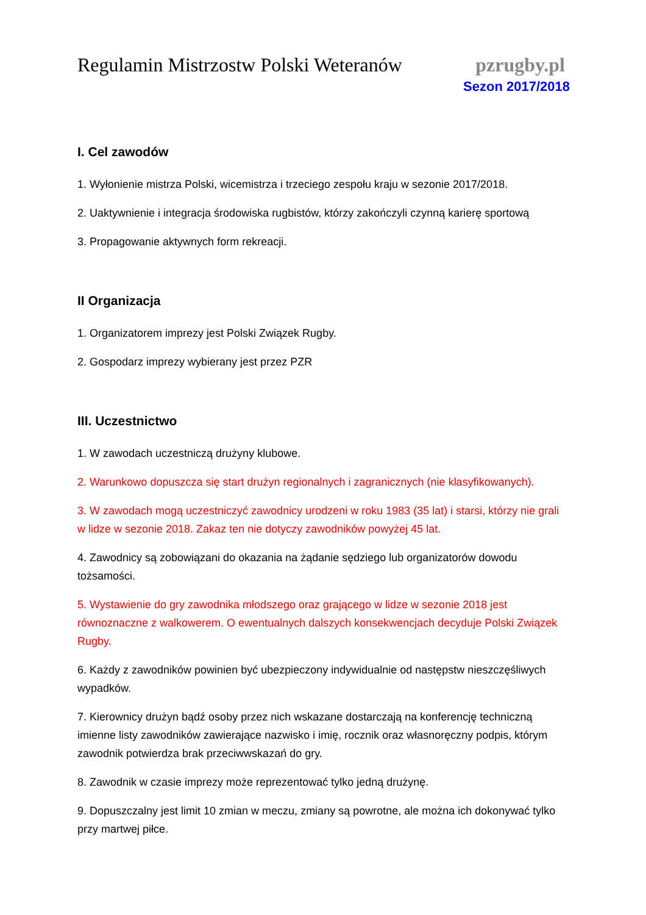Regulamin Mistrzostw Polski Weteranów
pzrugby.pl
Sezon 2017/2018
I. Cel zawodów
1. Wyłonienie mistrza Polski, wicemistrza i trzeciego zespołu kraju w sezonie 2017/2018.
2. Uaktywnienie i integracja środowiska rugbistów, którzy zakończyli czynną karierę sportową
3. Propagowanie aktywnych form rekreacji.
II Organizacja
1. Organizatorem imprezy jest Polski Związek Rugby.
2. Gospodarz imprezy wybierany jest przez PZR
III. Uczestnictwo
1. W zawodach uczestniczą drużyny klubowe.
2. Warunkowo dopuszcza się start drużyn regionalnych i zagranicznych (nie klasyfikowanych).
3. W zawodach mogą uczestniczyć zawodnicy urodzeni w roku 1983 (35 lat) i starsi, którzy nie grali w lidze w sezonie 2018. Zakaz ten nie dotyczy zawodników powyżej 45 lat.
4. Zawodnicy są zobowiązani do okazania na żądanie sędziego lub organizatorów dowodu tożsamości.
5. Wystawienie do gry zawodnika młodszego oraz grającego w lidze w sezonie 2018 jest równoznaczne z walkowerem. O ewentualnych dalszych konsekwencjach decyduje Polski Związek Rugby.
6. Każdy z zawodników powinien być ubezpieczony indywidualnie od następstw nieszczęśliwych wypadków.
7. Kierownicy drużyn bądź osoby przez nich wskazane dostarczają na konferencję techniczną imienne listy zawodników zawierające nazwisko i imię, rocznik oraz własnoręczny podpis, którym zawodnik potwierdza brak przeciwwskazań do gry.
8. Zawodnik w czasie imprezy może reprezentować tylko jedną drużynę.
9. Dopuszczalny jest limit 10 zmian w meczu, zmiany są powrotne, ale można ich dokonywać tylko przy martwej piłce.